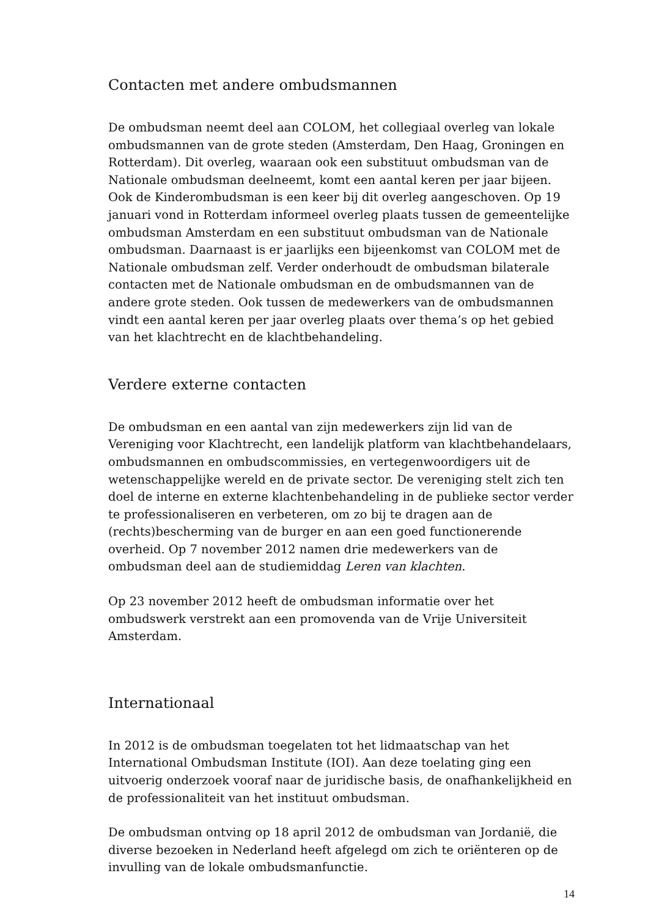Contacten met andere ombudsmannen
De ombudsman neemt deel aan COLOM, het collegiaal overleg van lokale ombudsmannen van de grote steden (Amsterdam, Den Haag, Groningen en Rotterdam). Dit overleg, waaraan ook een substituut ombudsman van de Nationale ombudsman deelneemt, komt een aantal keren per jaar bijeen. Ook de Kinderombudsman is een keer bij dit overleg aangeschoven. Op 19 januari vond in Rotterdam informeel overleg plaats tussen de gemeentelijke ombudsman Amsterdam en een substituut ombudsman van de Nationale ombudsman. Daarnaast is er jaarlijks een bijeenkomst van COLOM met de Nationale ombudsman zelf. Verder onderhoudt de ombudsman bilaterale contacten met de Nationale ombudsman en de ombudsmannen van de andere grote steden. Ook tussen de medewerkers van de ombudsmannen vindt een aantal keren per jaar overleg plaats over thema’s op het gebied van het klachtrecht en de klachtbehandeling.
Verdere externe contacten
De ombudsman en een aantal van zijn medewerkers zijn lid van de Vereniging voor Klachtrecht, een landelijk platform van klachtbehandelaars, ombudsmannen en ombudscommissies, en vertegenwoordigers uit de wetenschappelijke wereld en de private sector. De vereniging stelt zich ten doel de interne en externe klachtenbehandeling in de publieke sector verder te professionaliseren en verbeteren, om zo bij te dragen aan de (rechts)bescherming van de burger en aan een goed functionerende overheid. Op 7 november 2012 namen drie medewerkers van de ombudsman deel aan de studiemiddag Leren van klachten.
Op 23 november 2012 heeft de ombudsman informatie over het ombudswerk verstrekt aan een promovenda van de Vrije Universiteit Amsterdam.
Internationaal
In 2012 is de ombudsman toegelaten tot het lidmaatschap van het International Ombudsman Institute (IOI). Aan deze toelating ging een uitvoerig onderzoek vooraf naar de juridische basis, de onafhankelijkheid en de professionaliteit van het instituut ombudsman.
De ombudsman ontving op 18 april 2012 de ombudsman van Jordanië, die diverse bezoeken in Nederland heeft afgelegd om zich te oriënteren op de invulling van de lokale ombudsmanfunctie.
14